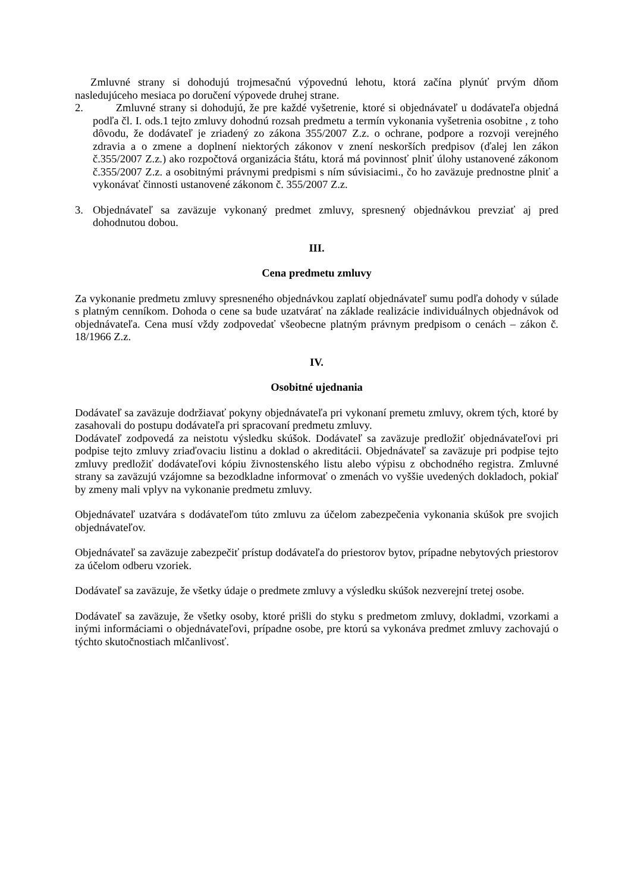Zmluvné strany si dohodujú trojmesačnú výpovednú lehotu, ktorá začína plynúť prvým dňom nasledujúceho mesiaca po doručení výpovede druhej strane.
2. Zmluvné strany si dohodujú, že pre každé vyšetrenie, ktoré si objednávateľ u dodávateľa objedná podľa čl. I. ods.1 tejto zmluvy dohodnú rozsah predmetu a termín vykonania vyšetrenia osobitne , z toho dôvodu, že dodávateľ je zriadený zo zákona 355/2007 Z.z. o ochrane, podpore a rozvoji verejného zdravia a o zmene a doplnení niektorých zákonov v znení neskorších predpisov (ďalej len zákon č.355/2007 Z.z.) ako rozpočtová organizácia štátu, ktorá má povinnosť plniť úlohy ustanovené zákonom č.355/2007 Z.z. a osobitnými právnymi predpismi s ním súvisiacimi., čo ho zaväzuje prednostne plniť a vykonávať činnosti ustanovené zákonom č. 355/2007 Z.z.
3. Objednávateľ sa zaväzuje vykonaný predmet zmluvy, spresnený objednávkou prevziať aj pred dohodnutou dobou.
III.
Cena predmetu zmluvy
Za vykonanie predmetu zmluvy spresneného objednávkou zaplatí objednávateľ sumu podľa dohody v súlade s platným cenníkom. Dohoda o cene sa bude uzatvárať na základe realizácie individuálnych objednávok od objednávateľa. Cena musí vždy zodpovedať všeobecne platným právnym predpisom o cenách – zákon č. 18/1966 Z.z.
IV.
Osobitné ujednania
Dodávateľ sa zaväzuje dodržiavať pokyny objednávateľa pri vykonaní premetu zmluvy, okrem tých, ktoré by zasahovali do postupu dodávateľa pri spracovaní predmetu zmluvy.
Dodávateľ zodpovedá za neistotu výsledku skúšok. Dodávateľ sa zaväzuje predložiť objednávateľovi pri podpise tejto zmluvy zriaďovaciu listinu a doklad o akreditácii. Objednávateľ sa zaväzuje pri podpise tejto zmluvy predložiť dodávateľovi kópiu živnostenského listu alebo výpisu z obchodného registra. Zmluvné strany sa zaväzujú vzájomne sa bezodkladne informovať o zmenách vo vyššie uvedených dokladoch, pokiaľ by zmeny mali vplyv na vykonanie predmetu zmluvy.
Objednávateľ uzatvára s dodávateľom túto zmluvu za účelom zabezpečenia vykonania skúšok pre svojich objednávateľov.
Objednávateľ sa zaväzuje zabezpečiť prístup dodávateľa do priestorov bytov, prípadne nebytových priestorov za účelom odberu vzoriek.
Dodávateľ sa zaväzuje, že všetky údaje o predmete zmluvy a výsledku skúšok nezverejní tretej osobe.
Dodávateľ sa zaväzuje, že všetky osoby, ktoré prišli do styku s predmetom zmluvy, dokladmi, vzorkami a inými informáciami o objednávateľovi, prípadne osobe, pre ktorú sa vykonáva predmet zmluvy zachovajú o týchto skutočnostiach mlčanlivosť.